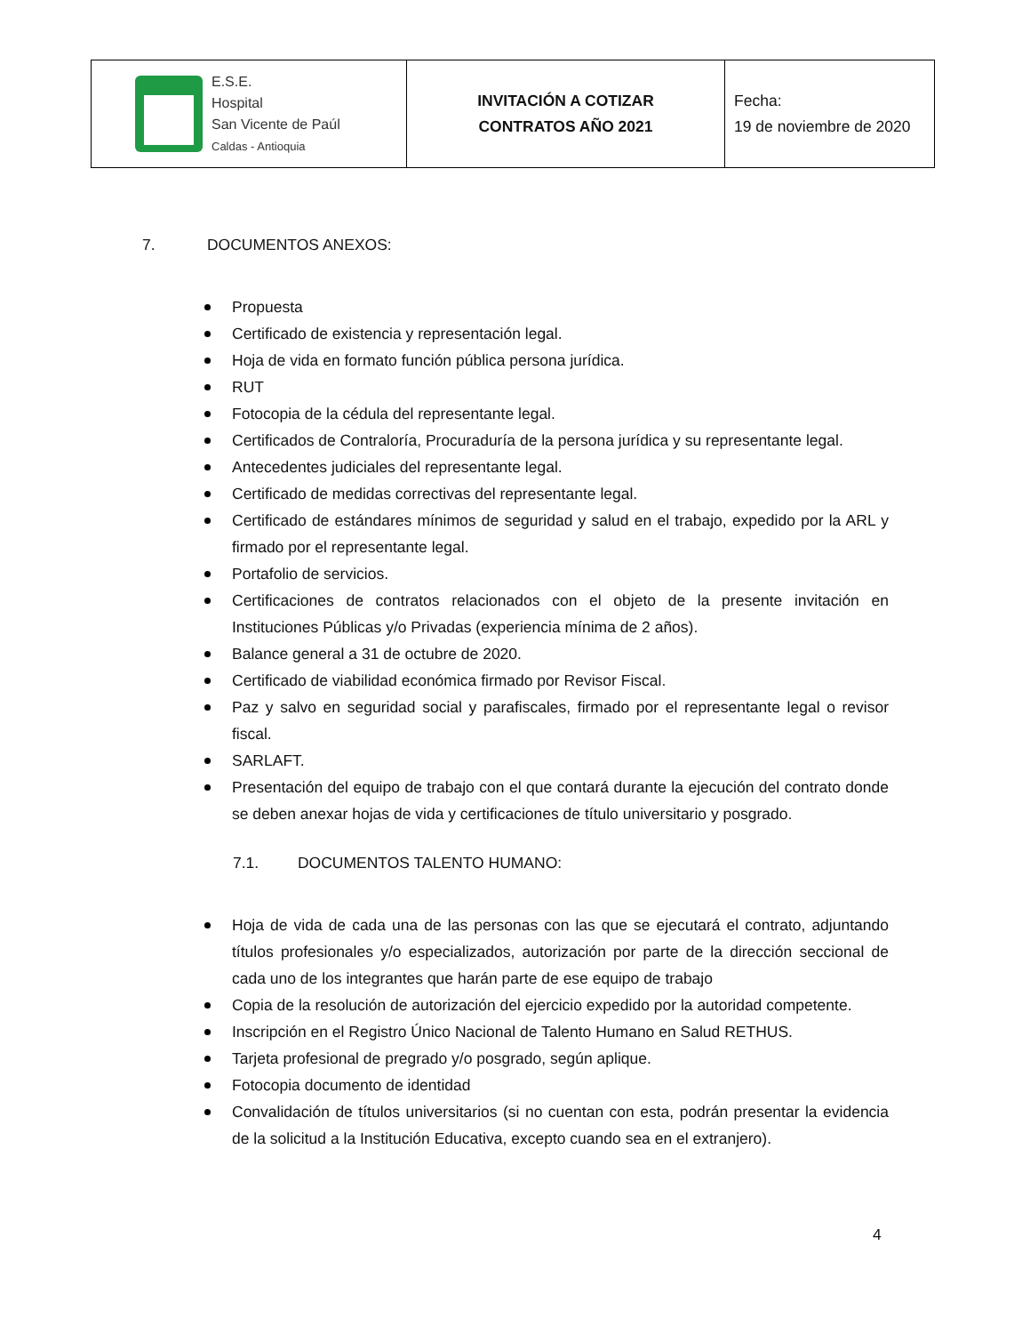| E.S.E. Hospital San Vicente de Paúl Caldas - Antioquia | INVITACIÓN A COTIZAR CONTRATOS AÑO 2021 | Fecha: 19 de noviembre de 2020 |
7. DOCUMENTOS ANEXOS:
Propuesta
Certificado de existencia y representación legal.
Hoja de vida en formato función pública persona jurídica.
RUT
Fotocopia de la cédula del representante legal.
Certificados de Contraloría, Procuraduría de la persona jurídica y su representante legal.
Antecedentes judiciales del representante legal.
Certificado de medidas correctivas del representante legal.
Certificado de estándares mínimos de seguridad y salud en el trabajo, expedido por la ARL y firmado por el representante legal.
Portafolio de servicios.
Certificaciones de contratos relacionados con el objeto de la presente invitación en Instituciones Públicas y/o Privadas (experiencia mínima de 2 años).
Balance general a 31 de octubre de 2020.
Certificado de viabilidad económica firmado por Revisor Fiscal.
Paz y salvo en seguridad social y parafiscales, firmado por el representante legal o revisor fiscal.
SARLAFT.
Presentación del equipo de trabajo con el que contará durante la ejecución del contrato donde se deben anexar hojas de vida y certificaciones de título universitario y posgrado.
7.1. DOCUMENTOS TALENTO HUMANO:
Hoja de vida de cada una de las personas con las que se ejecutará el contrato, adjuntando títulos profesionales y/o especializados, autorización por parte de la dirección seccional de cada uno de los integrantes que harán parte de ese equipo de trabajo
Copia de la resolución de autorización del ejercicio expedido por la autoridad competente.
Inscripción en el Registro Único Nacional de Talento Humano en Salud RETHUS.
Tarjeta profesional de pregrado y/o posgrado, según aplique.
Fotocopia documento de identidad
Convalidación de títulos universitarios (si no cuentan con esta, podrán presentar la evidencia de la solicitud a la Institución Educativa, excepto cuando sea en el extranjero).
4